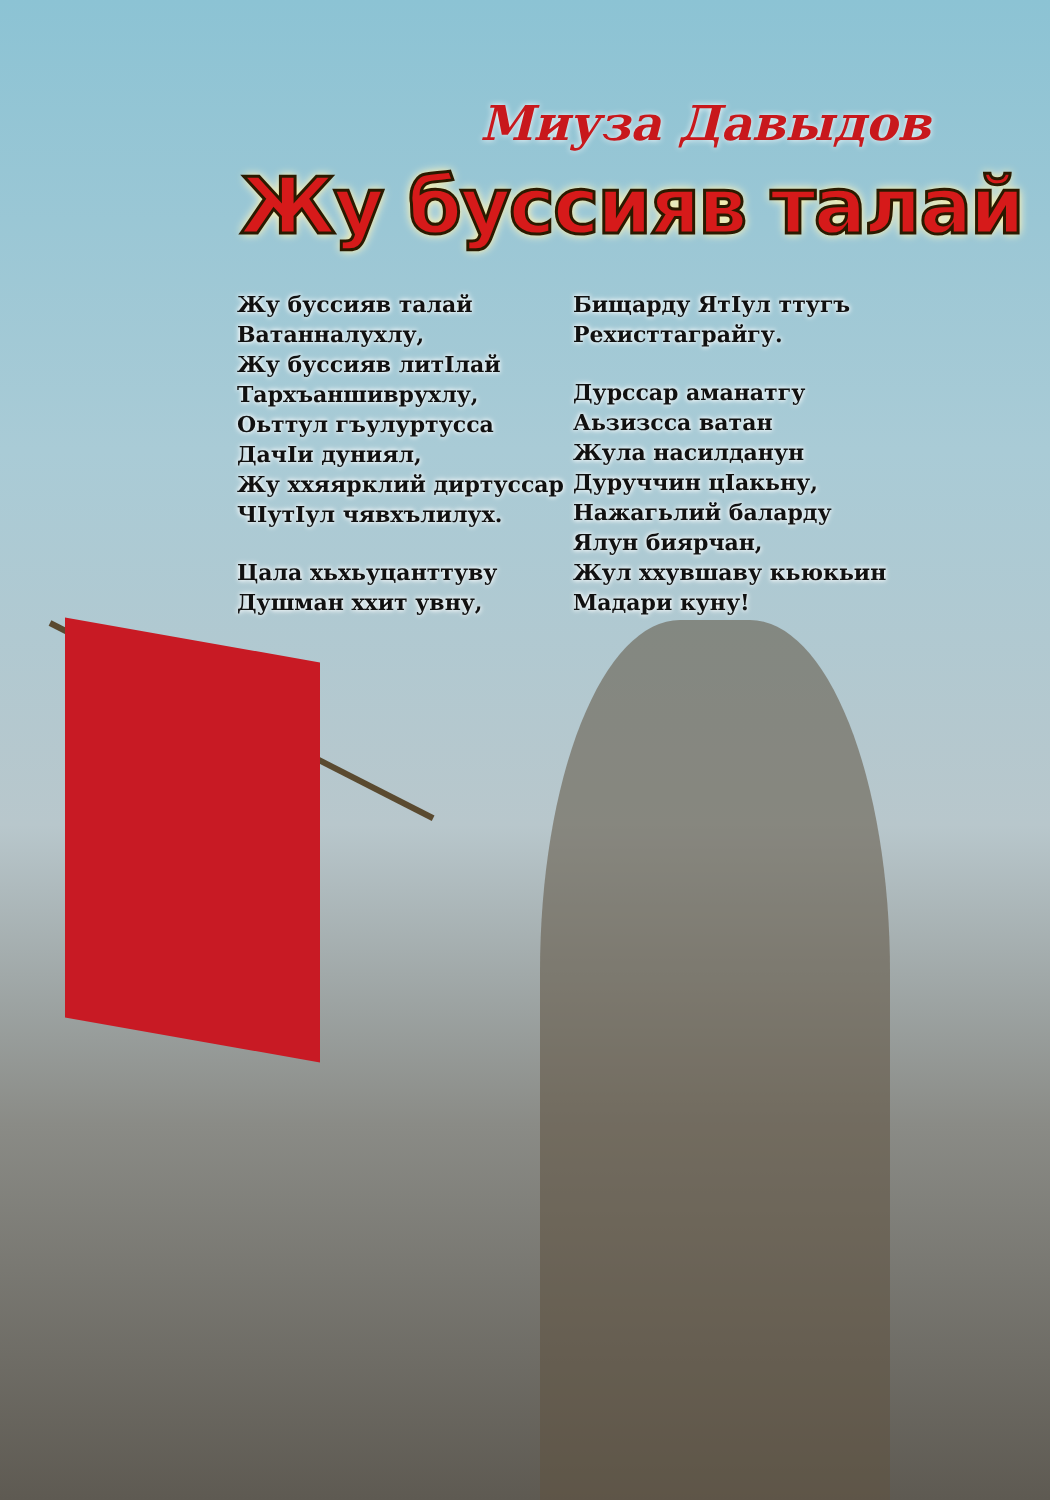Миуза Давыдов
Жу буссияв талай
Жу буссияв талай
Ватанналухлу,
Жу буссияв литIлай
Тархъаншиврухлу,
Оьттул гъулуртусса
ДачIи дуниял,
Жу ххяярклий диртуссар
ЧIутIул чявхълилух.
Цала хьхьуцанттуву
Душман ххит увну,
Бищарду ЯтIул ттугъ
Рехисттаграйгу.
Дурссар аманатгу
Аьзизсса ватан
Жула насилданун
Дуруччин цIакьну,
Нажагьлий баларду
Ялун биярчан,
Жул ххувшаву кьюкьин
Мадари куну!